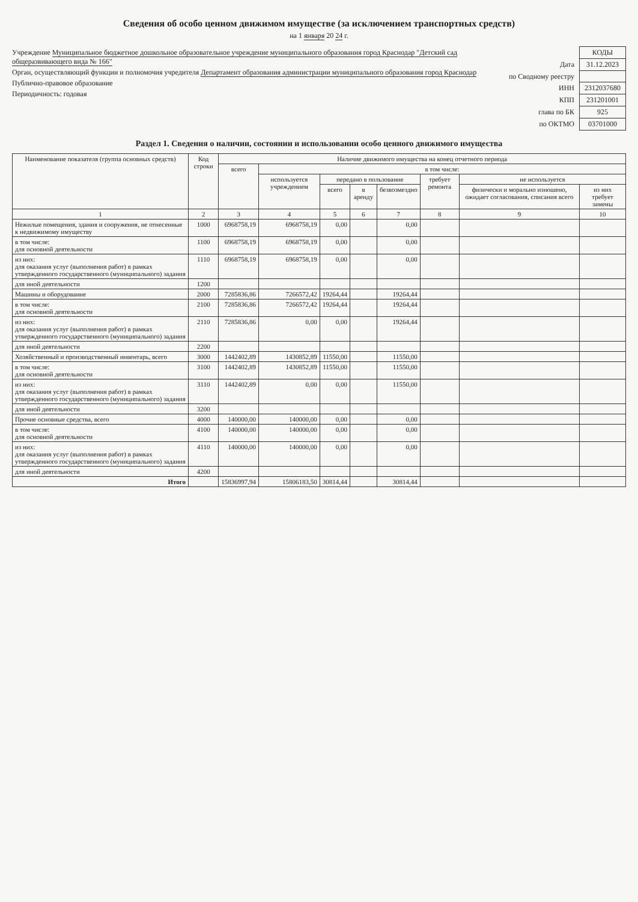Сведения об особо ценном движимом имуществе (за исключением транспортных средств)
на 1 января 20 24 г.
Учреждение Муниципальное бюджетное дошкольное образовательное учреждение муниципального образования город Краснодар "Детский сад общеразвивающего вида № 166"
Орган, осуществляющий функции и полномочия учредителя Департамент образования администрации муниципального образования город Краснодар
Публично-правовое образование
Периодичность: годовая
| | КОДЫ |
| Дата | 31.12.2023 |
| по Сводному реестру | |
| ИНН | 2312037680 |
| КПП | 231201001 |
| глава по БК | 925 |
| по ОКТМО | 03701000 |
Раздел 1. Сведения о наличии, состоянии и использовании особо ценного движимого имущества
| Наименование показателя (группа основных средств) | Код строки | Наличие движимого имущества на конец отчетного периода | | | | | | | |
| --- | --- | --- | --- | --- | --- | --- | --- | --- | --- |
| | | всего | в том числе: | | | | | | |
| | | | используется учреждением | передано в пользование | | | требует ремонта | не используется | |
| | | | | всего | в аренду | безвозмездно | | физически и морально изношено, ожидает согласования, списания всего | из них требует замены |
| 1 | 2 | 3 | 4 | 5 | 6 | 7 | 8 | 9 | 10 |
| Нежилые помещения, здания и сооружения, не отнесенные к недвижимому имуществу | 1000 | 6968758,19 | 6968758,19 | 0,00 | | 0,00 | | | |
| в том числе: для основной деятельности | 1100 | 6968758,19 | 6968758,19 | 0,00 | | 0,00 | | | |
| из них: для оказания услуг (выполнения работ) в рамках утвержденного государственного (муниципального) задания | 1110 | 6968758,19 | 6968758,19 | 0,00 | | 0,00 | | | |
| для иной деятельности | 1200 | | | | | | | | |
| Машины и оборудование | 2000 | 7285836,86 | 7266572,42 | 19264,44 | | 19264,44 | | | |
| в том числе: для основной деятельности | 2100 | 7285836,86 | 7266572,42 | 19264,44 | | 19264,44 | | | |
| из них: для оказания услуг (выполнения работ) в рамках утвержденного государственного (муниципального) задания | 2110 | 7285836,86 | 0,00 | 0,00 | | 19264,44 | | | |
| для иной деятельности | 2200 | | | | | | | | |
| Хозяйственный и производственный инвентарь, всего | 3000 | 1442402,89 | 1430852,89 | 11550,00 | | 11550,00 | | | |
| в том числе: для основной деятельности | 3100 | 1442402,89 | 1430852,89 | 11550,00 | | 11550,00 | | | |
| из них: для оказания услуг (выполнения работ) в рамках утвержденного государственного (муниципального) задания | 3110 | 1442402,89 | 0,00 | 0,00 | | 11550,00 | | | |
| для иной деятельности | 3200 | | | | | | | | |
| Прочие основные средства, всего | 4000 | 140000,00 | 140000,00 | 0,00 | | 0,00 | | | |
| в том числе: для основной деятельности | 4100 | 140000,00 | 140000,00 | 0,00 | | 0,00 | | | |
| из них: для оказания услуг (выполнения работ) в рамках утвержденного государственного (муниципального) задания | 4110 | 140000,00 | 140000,00 | 0,00 | | 0,00 | | | |
| для иной деятельности | 4200 | | | | | | | | |
| Итого | | 15836997,94 | 15806183,50 | 30814,44 | | 30814,44 | | | |